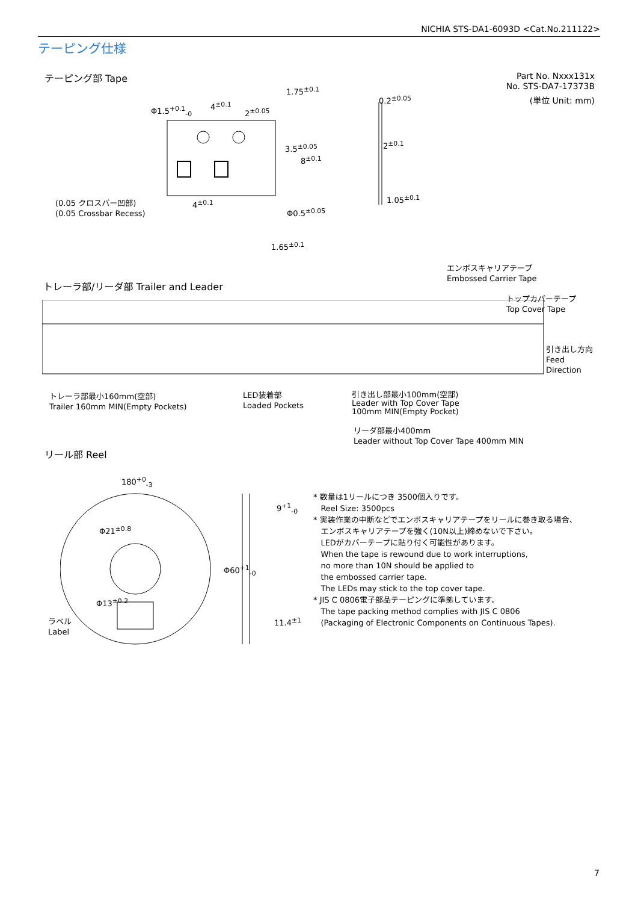NICHIA STS-DA1-6093D <Cat.No.211122>
テーピング仕様
テーピング部 Tape
Part No. Nxxx131x
No. STS-DA7-17373B
(単位 Unit: mm)
Φ1.5<sup>+0.1</sup><sub>-0</sub> 4<sup>±0.1</sup>
2<sup>±0.05</sup>
1.75<sup>±0.1</sup>
3.5<sup>±0.05</sup>
8<sup>±0.1</sup>
0.2<sup>±0.05</sup>
2<sup>±0.1</sup>
1.05<sup>±0.1</sup>
4<sup>±0.1</sup>
(0.05 クロスバー凹部)
(0.05 Crossbar Recess)
Φ0.5<sup>±0.05</sup>
1.65<sup>±0.1</sup>
エンボスキャリアテープ
Embossed Carrier Tape
トレーラ部/リーダ部 Trailer and Leader
トップカバーテープ
Top Cover Tape
引き出し方向
Feed
Direction
トレーラ部最小160mm(空部)
Trailer 160mm MIN(Empty Pockets)
LED装着部
Loaded Pockets
引き出し部最小100mm(空部)
Leader with Top Cover Tape
100mm MIN(Empty Pocket)
リーダ部最小400mm
Leader without Top Cover Tape 400mm MIN
リール部 Reel
180<sup>+0</sup><sub>-3</sub>
9<sup>+1</sup><sub>-0</sub>
Φ21<sup>±0.8</sup>
Φ13<sup>±0.2</sup>
Φ60<sup>+1</sup><sub>-0</sub>
11.4<sup>±1</sup>
ラベル
Label
* 数量は1リールにつき 3500個入りです。
Reel Size: 3500pcs
* 実装作業の中断などでエンボスキャリアテープをリールに巻き取る場合、
エンボスキャリアテープを強く(10N以上)締めないで下さい。
LEDがカバーテープに貼り付く可能性があります。
When the tape is rewound due to work interruptions,
no more than 10N should be applied to
the embossed carrier tape.
The LEDs may stick to the top cover tape.
* JIS C 0806電子部品テーピングに準拠しています。
The tape packing method complies with JIS C 0806
(Packaging of Electronic Components on Continuous Tapes).
7